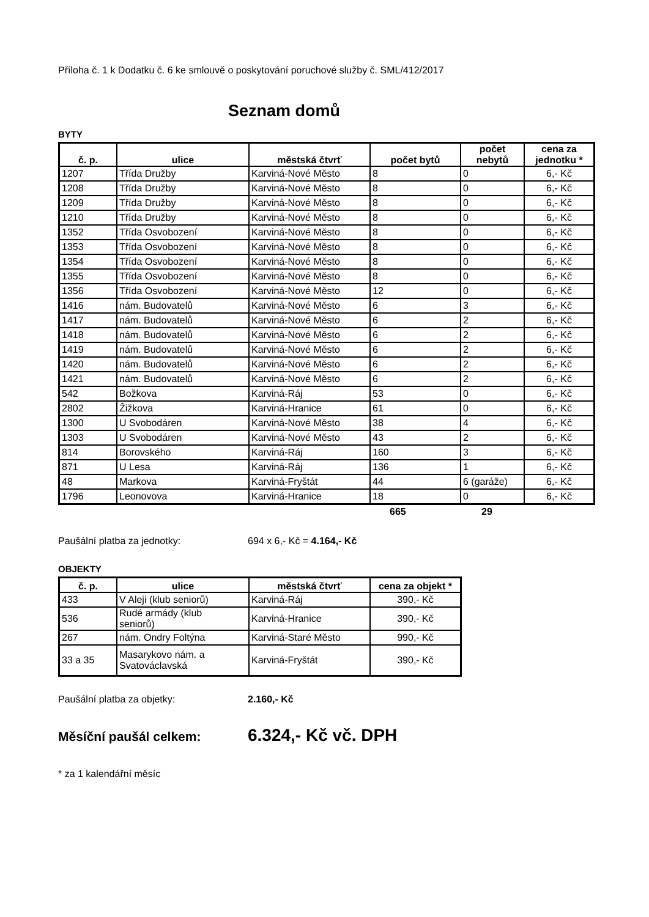Příloha č. 1 k Dodatku č. 6 ke smlouvě o poskytování poruchové služby č. SML/412/2017
Seznam domů
BYTY
| č. p. | ulice | městská čtvrť | počet bytů | počet nebytů | cena za jednotku * |
| --- | --- | --- | --- | --- | --- |
| 1207 | Třída Družby | Karviná-Nové Město | 8 | 0 | 6,- Kč |
| 1208 | Třída Družby | Karviná-Nové Město | 8 | 0 | 6,- Kč |
| 1209 | Třída Družby | Karviná-Nové Město | 8 | 0 | 6,- Kč |
| 1210 | Třída Družby | Karviná-Nové Město | 8 | 0 | 6,- Kč |
| 1352 | Třída Osvobození | Karviná-Nové Město | 8 | 0 | 6,- Kč |
| 1353 | Třída Osvobození | Karviná-Nové Město | 8 | 0 | 6,- Kč |
| 1354 | Třída Osvobození | Karviná-Nové Město | 8 | 0 | 6,- Kč |
| 1355 | Třída Osvobození | Karviná-Nové Město | 8 | 0 | 6,- Kč |
| 1356 | Třída Osvobození | Karviná-Nové Město | 12 | 0 | 6,- Kč |
| 1416 | nám. Budovatelů | Karviná-Nové Město | 6 | 3 | 6,- Kč |
| 1417 | nám. Budovatelů | Karviná-Nové Město | 6 | 2 | 6,- Kč |
| 1418 | nám. Budovatelů | Karviná-Nové Město | 6 | 2 | 6,- Kč |
| 1419 | nám. Budovatelů | Karviná-Nové Město | 6 | 2 | 6,- Kč |
| 1420 | nám. Budovatelů | Karviná-Nové Město | 6 | 2 | 6,- Kč |
| 1421 | nám. Budovatelů | Karviná-Nové Město | 6 | 2 | 6,- Kč |
| 542 | Božkova | Karviná-Ráj | 53 | 0 | 6,- Kč |
| 2802 | Žižkova | Karviná-Hranice | 61 | 0 | 6,- Kč |
| 1300 | U Svobodáren | Karviná-Nové Město | 38 | 4 | 6,- Kč |
| 1303 | U Svobodáren | Karviná-Nové Město | 43 | 2 | 6,- Kč |
| 814 | Borovského | Karviná-Ráj | 160 | 3 | 6,- Kč |
| 871 | U Lesa | Karviná-Ráj | 136 | 1 | 6,- Kč |
| 48 | Markova | Karviná-Fryštát | 44 | 6 (garáže) | 6,- Kč |
| 1796 | Leonovova | Karviná-Hranice | 18 | 0 | 6,- Kč |
| | 665 | 29 |
Paušální platba za jednotky: 694 x 6,- Kč = 4.164,- Kč
OBJEKTY
| č. p. | ulice | městská čtvrť | cena za objekt * |
| --- | --- | --- | --- |
| 433 | V Aleji (klub seniorů) | Karviná-Ráj | 390,- Kč |
| 536 | Rudé armády (klub seniorů) | Karviná-Hranice | 390,- Kč |
| 267 | nám. Ondry Foltýna | Karviná-Staré Město | 990,- Kč |
| 33 a 35 | Masarykovo nám. a Svatováclavská | Karviná-Fryštát | 390,- Kč |
Paušální platba za objetky: 2.160,- Kč
Měsíční paušál celkem: 6.324,- Kč vč. DPH
* za 1 kalendářní měsíc